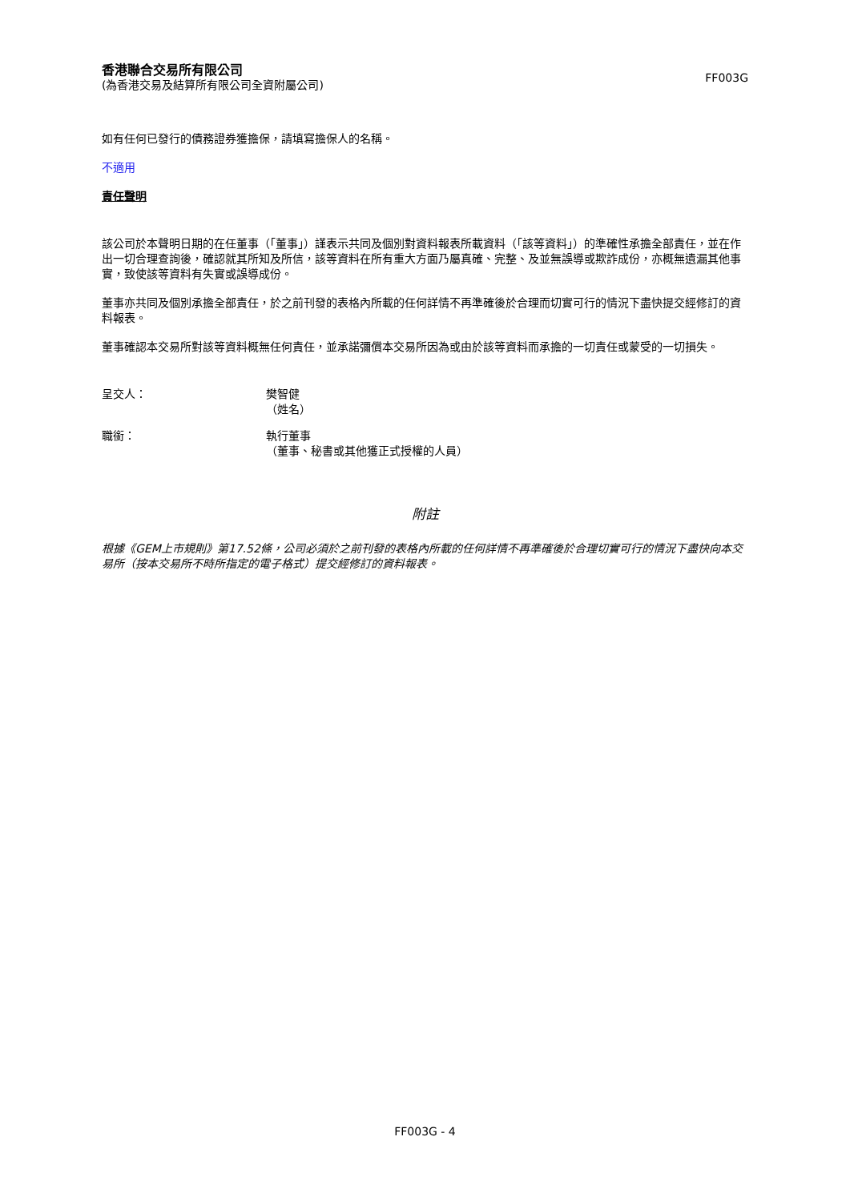香港聯合交易所有限公司
(為香港交易及結算所有限公司全資附屬公司)
FF003G
如有任何已發行的債務證券獲擔保，請填寫擔保人的名稱。
不適用
責任聲明
該公司於本聲明日期的在任董事（「董事」）謹表示共同及個別對資料報表所載資料（「該等資料」）的準確性承擔全部責任，並在作出一切合理查詢後，確認就其所知及所信，該等資料在所有重大方面乃屬真確、完整、及並無誤導或欺詐成份，亦概無遺漏其他事實，致使該等資料有失實或誤導成份。
董事亦共同及個別承擔全部責任，於之前刊發的表格內所載的任何詳情不再準確後於合理而切實可行的情況下盡快提交經修訂的資料報表。
董事確認本交易所對該等資料概無任何責任，並承諾彌償本交易所因為或由於該等資料而承擔的一切責任或蒙受的一切損失。
呈交人： 樊智健
（姓名）
職銜： 執行董事
（董事、秘書或其他獲正式授權的人員）
附註
根據《GEM上市規則》第17.52條，公司必須於之前刊發的表格內所載的任何詳情不再準確後於合理切實可行的情況下盡快向本交易所（按本交易所不時所指定的電子格式）提交經修訂的資料報表。
FF003G - 4